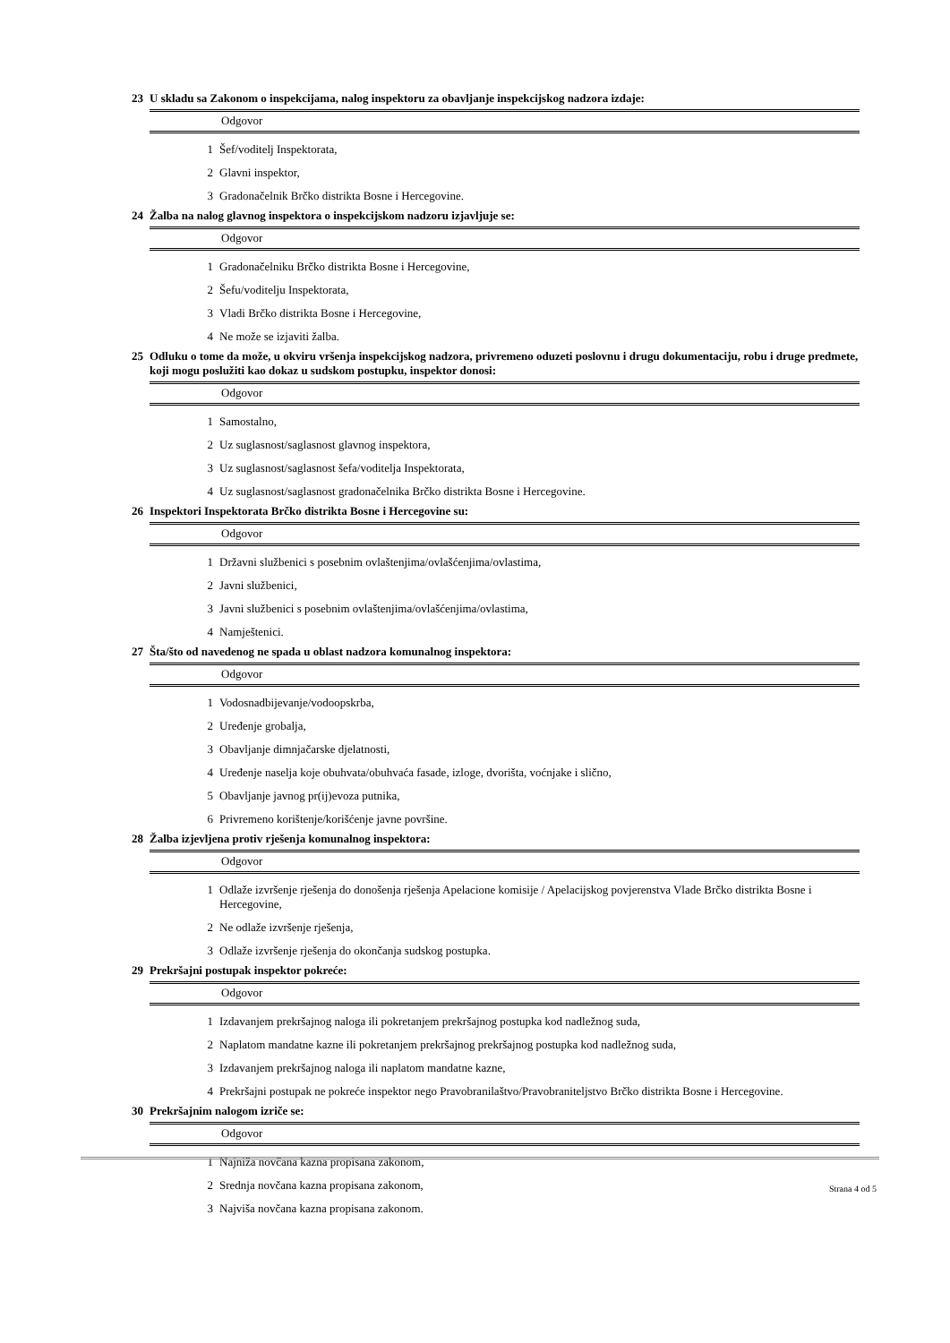23 U skladu sa Zakonom o inspekcijama, nalog inspektoru za obavljanje inspekcijskog nadzora izdaje:
Odgovor
1 Šef/voditelj Inspektorata,
2 Glavni inspektor,
3 Gradonačelnik Brčko distrikta Bosne i Hercegovine.
24 Žalba na nalog glavnog inspektora o inspekcijskom nadzoru izjavljuje se:
Odgovor
1 Gradonačelniku Brčko distrikta Bosne i Hercegovine,
2 Šefu/voditelju Inspektorata,
3 Vladi Brčko distrikta Bosne i Hercegovine,
4 Ne može se izjaviti žalba.
25 Odluku o tome da može, u okviru vršenja inspekcijskog nadzora, privremeno oduzeti poslovnu i drugu dokumentaciju, robu i druge predmete, koji mogu poslužiti kao dokaz u sudskom postupku, inspektor donosi:
Odgovor
1 Samostalno,
2 Uz suglasnost/saglasnost glavnog inspektora,
3 Uz suglasnost/saglasnost šefa/voditelja Inspektorata,
4 Uz suglasnost/saglasnost gradonačelnika Brčko distrikta Bosne i Hercegovine.
26 Inspektori Inspektorata Brčko distrikta Bosne i Hercegovine su:
Odgovor
1 Državni službenici s posebnim ovlaštenjima/ovlašćenjima/ovlastima,
2 Javni službenici,
3 Javni službenici s posebnim ovlaštenjima/ovlašćenjima/ovlastima,
4 Namještenici.
27 Šta/što od navedenog ne spada u oblast nadzora komunalnog inspektora:
Odgovor
1 Vodosnadbijevanje/vodoopskrba,
2 Uređenje grobalja,
3 Obavljanje dimnjačarske djelatnosti,
4 Uređenje naselja koje obuhvata/obuhvaća fasade, izloge, dvorišta, voćnjake i slično,
5 Obavljanje javnog pr(ij)evoza putnika,
6 Privremeno korištenje/korišćenje javne površine.
28 Žalba izjevljena protiv rješenja komunalnog inspektora:
Odgovor
1 Odlaže izvršenje rješenja do donošenja rješenja Apelacione komisije / Apelacijskog povjerenstva Vlade Brčko distrikta Bosne i Hercegovine,
2 Ne odlaže izvršenje rješenja,
3 Odlaže izvršenje rješenja do okončanja sudskog postupka.
29 Prekršajni postupak inspektor pokreće:
Odgovor
1 Izdavanjem prekršajnog naloga ili pokretanjem prekršajnog postupka kod nadležnog suda,
2 Naplatom mandatne kazne ili pokretanjem prekršajnog prekršajnog postupka kod nadležnog suda,
3 Izdavanjem prekršajnog naloga ili naplatom mandatne kazne,
4 Prekršajni postupak ne pokreće inspektor nego Pravobranilaštvo/Pravobraniteljstvo Brčko distrikta Bosne i Hercegovine.
30 Prekršajnim nalogom izriče se:
Odgovor
1 Najniža novčana kazna propisana zakonom,
2 Srednja novčana kazna propisana zakonom,
3 Najviša novčana kazna propisana zakonom.
Strana 4 od 5